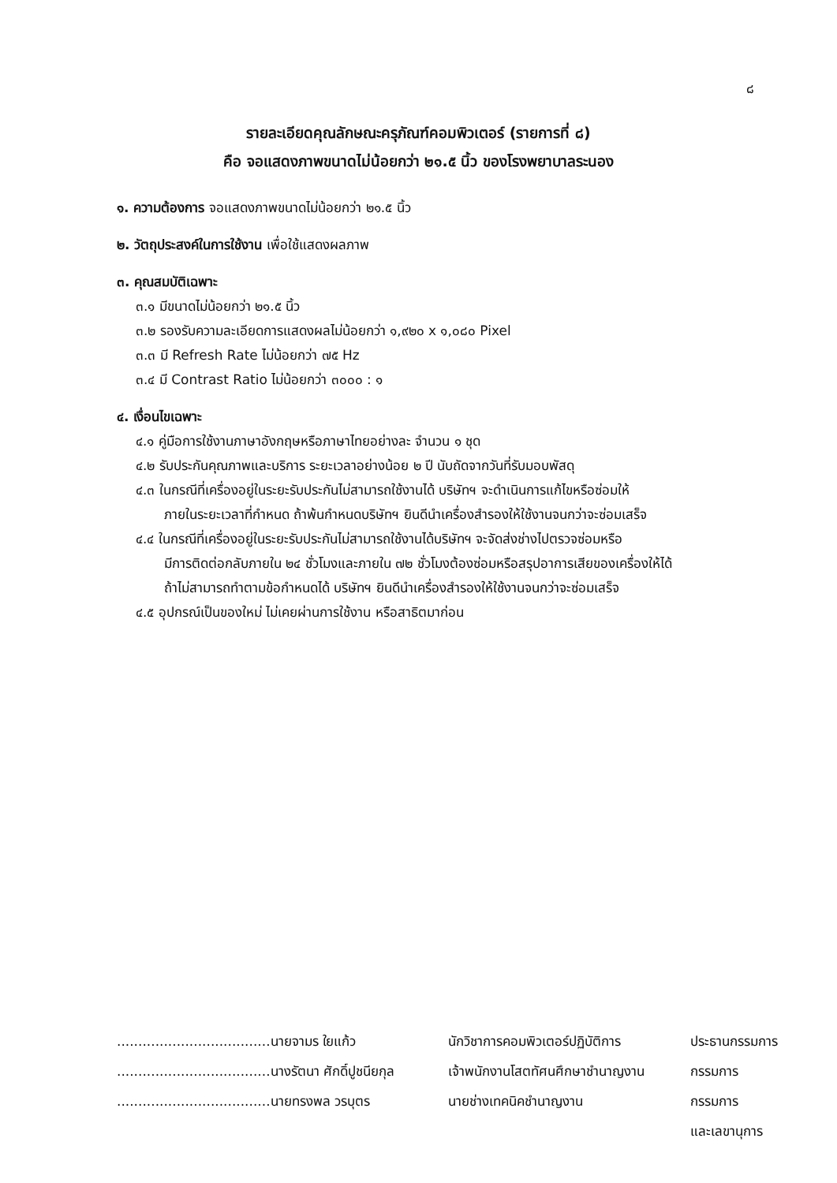๘
รายละเอียดคุณลักษณะครุภัณฑ์คอมพิวเตอร์ (รายการที่ ๘)
คือ จอแสดงภาพขนาดไม่น้อยกว่า ๒๑.๕ นิ้ว ของโรงพยาบาลระนอง
๑. ความต้องการ จอแสดงภาพขนาดไม่น้อยกว่า ๒๑.๕ นิ้ว
๒. วัตถุประสงค์ในการใช้งาน เพื่อใช้แสดงผลภาพ
๓. คุณสมบัติเฉพาะ
๓.๑ มีขนาดไม่น้อยกว่า ๒๑.๕ นิ้ว
๓.๒ รองรับความละเอียดการแสดงผลไม่น้อยกว่า ๑,๙๒๐ x ๑,๐๘๐ Pixel
๓.๓ มี Refresh Rate ไม่น้อยกว่า ๗๕ Hz
๓.๔ มี Contrast Ratio ไม่น้อยกว่า ๓๐๐๐ : ๑
๔. เงื่อนไขเฉพาะ
๔.๑ คู่มือการใช้งานภาษาอังกฤษหรือภาษาไทยอย่างละ จำนวน ๑ ชุด
๔.๒ รับประกันคุณภาพและบริการ ระยะเวลาอย่างน้อย ๒ ปี นับถัดจากวันที่รับมอบพัสดุ
๔.๓ ในกรณีที่เครื่องอยู่ในระยะรับประกันไม่สามารถใช้งานได้ บริษัทฯ จะดำเนินการแก้ไขหรือซ่อมให้
ภายในระยะเวลาที่กำหนด ถ้าพ้นกำหนดบริษัทฯ ยินดีนำเครื่องสำรองให้ใช้งานจนกว่าจะซ่อมเสร็จ
๔.๔ ในกรณีที่เครื่องอยู่ในระยะรับประกันไม่สามารถใช้งานได้บริษัทฯ จะจัดส่งช่างไปตรวจซ่อมหรือ
มีการติดต่อกลับภายใน ๒๔ ชั่วโมงและภายใน ๗๒ ชั่วโมงต้องซ่อมหรือสรุปอาการเสียของเครื่องให้ได้
ถ้าไม่สามารถทำตามข้อกำหนดได้ บริษัทฯ ยินดีนำเครื่องสำรองให้ใช้งานจนกว่าจะซ่อมเสร็จ
๔.๕ อุปกรณ์เป็นของใหม่ ไม่เคยผ่านการใช้งาน หรือสาธิตมาก่อน
| ....................................นายจามร ใยแก้ว | นักวิชาการคอมพิวเตอร์ปฏิบัติการ | ประธานกรรมการ |
| ....................................นางรัตนา ศักดิ์ปูชนียกุล | เจ้าพนักงานโสตทัศนศึกษาชำนาญงาน | กรรมการ |
| ....................................นายทรงพล วรบุตร | นายช่างเทคนิคชำนาญงาน | กรรมการ |
| | | และเลขานุการ |